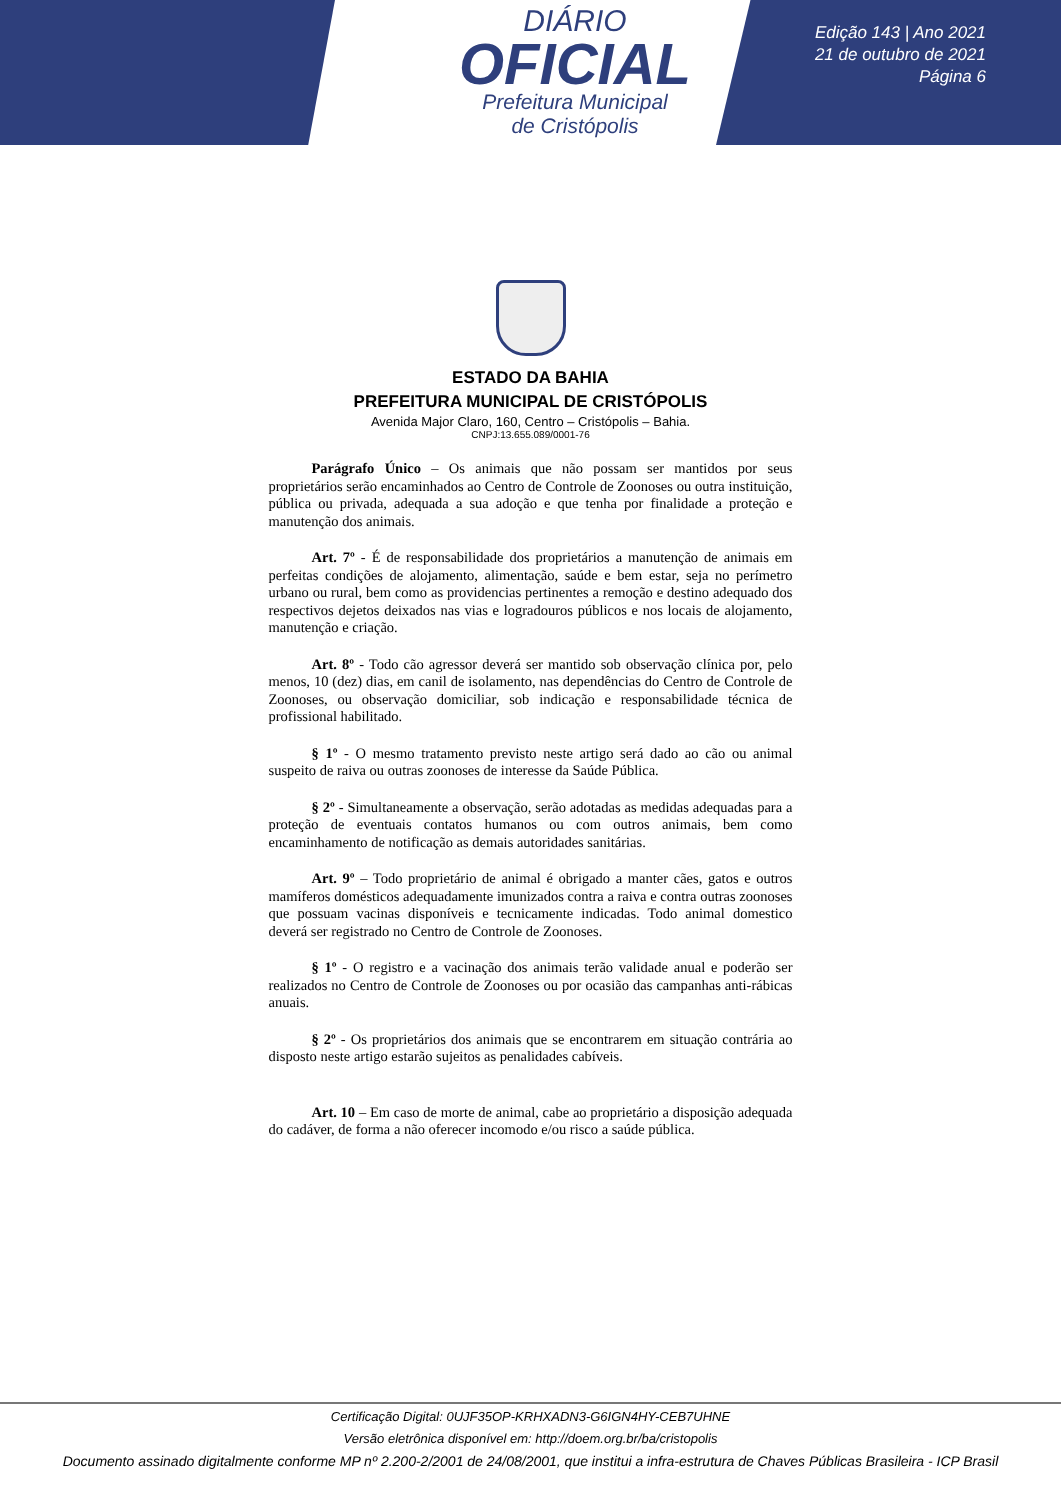DIÁRIO
OFICIAL
Prefeitura Municipal
de Cristópolis
Edição 143 | Ano 2021
21 de outubro de 2021
Página 6
ESTADO DA BAHIA
PREFEITURA MUNICIPAL DE CRISTÓPOLIS
Avenida Major Claro, 160, Centro – Cristópolis – Bahia.
CNPJ:13.655.089/0001-76
Parágrafo Único – Os animais que não possam ser mantidos por seus proprietários serão encaminhados ao Centro de Controle de Zoonoses ou outra instituição, pública ou privada, adequada a sua adoção e que tenha por finalidade a proteção e manutenção dos animais.
Art. 7º - É de responsabilidade dos proprietários a manutenção de animais em perfeitas condições de alojamento, alimentação, saúde e bem estar, seja no perímetro urbano ou rural, bem como as providencias pertinentes a remoção e destino adequado dos respectivos dejetos deixados nas vias e logradouros públicos e nos locais de alojamento, manutenção e criação.
Art. 8º - Todo cão agressor deverá ser mantido sob observação clínica por, pelo menos, 10 (dez) dias, em canil de isolamento, nas dependências do Centro de Controle de Zoonoses, ou observação domiciliar, sob indicação e responsabilidade técnica de profissional habilitado.
§ 1º - O mesmo tratamento previsto neste artigo será dado ao cão ou animal suspeito de raiva ou outras zoonoses de interesse da Saúde Pública.
§ 2º - Simultaneamente a observação, serão adotadas as medidas adequadas para a proteção de eventuais contatos humanos ou com outros animais, bem como encaminhamento de notificação as demais autoridades sanitárias.
Art. 9º – Todo proprietário de animal é obrigado a manter cães, gatos e outros mamíferos domésticos adequadamente imunizados contra a raiva e contra outras zoonoses que possuam vacinas disponíveis e tecnicamente indicadas. Todo animal domestico deverá ser registrado no Centro de Controle de Zoonoses.
§ 1º - O registro e a vacinação dos animais terão validade anual e poderão ser realizados no Centro de Controle de Zoonoses ou por ocasião das campanhas anti-rábicas anuais.
§ 2º - Os proprietários dos animais que se encontrarem em situação contrária ao disposto neste artigo estarão sujeitos as penalidades cabíveis.
Art. 10 – Em caso de morte de animal, cabe ao proprietário a disposição adequada do cadáver, de forma a não oferecer incomodo e/ou risco a saúde pública.
Certificação Digital: 0UJF35OP-KRHXADN3-G6IGN4HY-CEB7UHNE
Versão eletrônica disponível em: http://doem.org.br/ba/cristopolis
Documento assinado digitalmente conforme MP nº 2.200-2/2001 de 24/08/2001, que institui a infra-estrutura de Chaves Públicas Brasileira - ICP Brasil